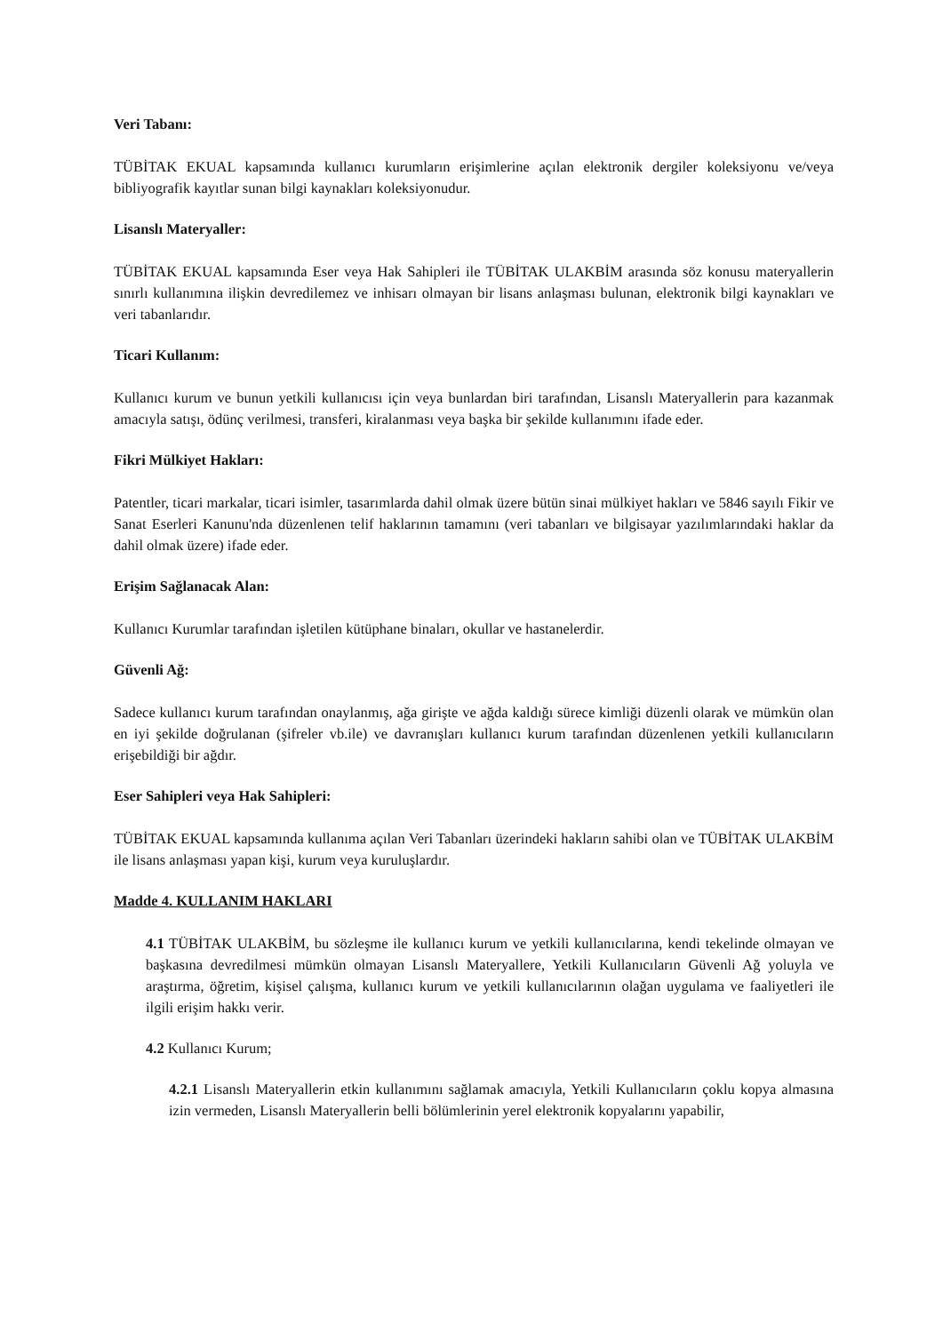Veri Tabanı:
TÜBİTAK EKUAL kapsamında kullanıcı kurumların erişimlerine açılan elektronik dergiler koleksiyonu ve/veya bibliyografik kayıtlar sunan bilgi kaynakları koleksiyonudur.
Lisanslı Materyaller:
TÜBİTAK EKUAL kapsamında Eser veya Hak Sahipleri ile TÜBİTAK ULAKBİM arasında söz konusu materyallerin sınırlı kullanımına ilişkin devredilemez ve inhisarı olmayan bir lisans anlaşması bulunan, elektronik bilgi kaynakları ve veri tabanlarıdır.
Ticari Kullanım:
Kullanıcı kurum ve bunun yetkili kullanıcısı için veya bunlardan biri tarafından, Lisanslı Materyallerin para kazanmak amacıyla satışı, ödünç verilmesi, transferi, kiralanması veya başka bir şekilde kullanımını ifade eder.
Fikri Mülkiyet Hakları:
Patentler, ticari markalar, ticari isimler, tasarımlarda dahil olmak üzere bütün sinai mülkiyet hakları ve 5846 sayılı Fikir ve Sanat Eserleri Kanunu'nda düzenlenen telif haklarının tamamını (veri tabanları ve bilgisayar yazılımlarındaki haklar da dahil olmak üzere) ifade eder.
Erişim Sağlanacak Alan:
Kullanıcı Kurumlar tarafından işletilen kütüphane binaları, okullar ve hastanelerdir.
Güvenli Ağ:
Sadece kullanıcı kurum tarafından onaylanmış, ağa girişte ve ağda kaldığı sürece kimliği düzenli olarak ve mümkün olan en iyi şekilde doğrulanan (şifreler vb.ile) ve davranışları kullanıcı kurum tarafından düzenlenen yetkili kullanıcıların erişebildiği bir ağdır.
Eser Sahipleri veya Hak Sahipleri:
TÜBİTAK EKUAL kapsamında kullanıma açılan Veri Tabanları üzerindeki hakların sahibi olan ve TÜBİTAK ULAKBİM ile lisans anlaşması yapan kişi, kurum veya kuruluşlardır.
Madde 4. KULLANIM HAKLARI
4.1 TÜBİTAK ULAKBİM, bu sözleşme ile kullanıcı kurum ve yetkili kullanıcılarına, kendi tekelinde olmayan ve başkasına devredilmesi mümkün olmayan Lisanslı Materyallere, Yetkili Kullanıcıların Güvenli Ağ yoluyla ve araştırma, öğretim, kişisel çalışma, kullanıcı kurum ve yetkili kullanıcılarının olağan uygulama ve faaliyetleri ile ilgili erişim hakkı verir.
4.2 Kullanıcı Kurum;
4.2.1 Lisanslı Materyallerin etkin kullanımını sağlamak amacıyla, Yetkili Kullanıcıların çoklu kopya almasına izin vermeden, Lisanslı Materyallerin belli bölümlerinin yerel elektronik kopyalarını yapabilir,